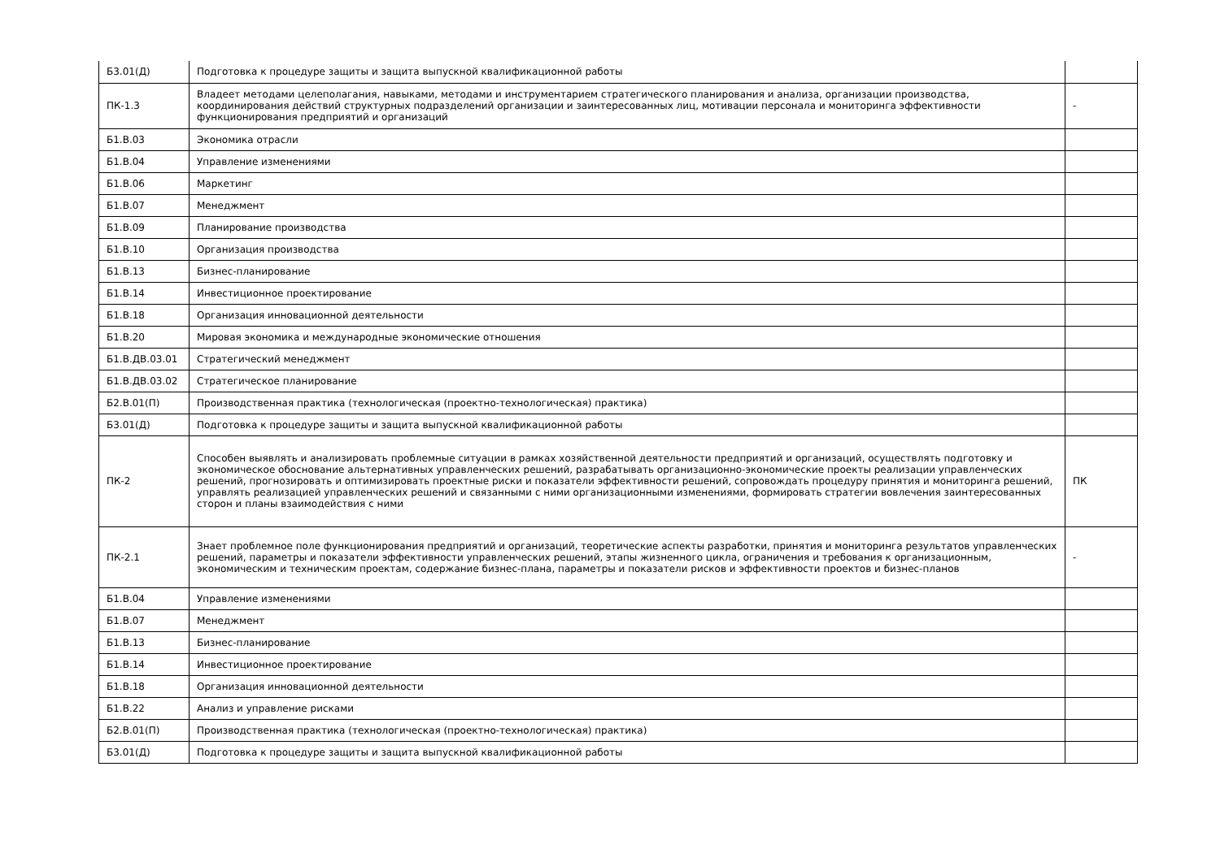| Б3.01(Д) | Подготовка к процедуре защиты и защита выпускной квалификационной работы | |
| ПК-1.3 | Владеет методами целеполагания, навыками, методами и инструментарием стратегического планирования и анализа, организации производства, координирования действий структурных подразделений организации и заинтересованных лиц, мотивации персонала и мониторинга эффективности функционирования предприятий и организаций | - |
| Б1.В.03 | Экономика отрасли | |
| Б1.В.04 | Управление изменениями | |
| Б1.В.06 | Маркетинг | |
| Б1.В.07 | Менеджмент | |
| Б1.В.09 | Планирование производства | |
| Б1.В.10 | Организация производства | |
| Б1.В.13 | Бизнес-планирование | |
| Б1.В.14 | Инвестиционное проектирование | |
| Б1.В.18 | Организация инновационной деятельности | |
| Б1.В.20 | Мировая экономика и международные экономические отношения | |
| Б1.В.ДВ.03.01 | Стратегический менеджмент | |
| Б1.В.ДВ.03.02 | Стратегическое планирование | |
| Б2.В.01(П) | Производственная практика (технологическая (проектно-технологическая) практика) | |
| Б3.01(Д) | Подготовка к процедуре защиты и защита выпускной квалификационной работы | |
| ПК-2 | Способен выявлять и анализировать проблемные ситуации в рамках хозяйственной деятельности предприятий и организаций, осуществлять подготовку и экономическое обоснование альтернативных управленческих решений, разрабатывать организационно-экономические проекты реализации управленческих решений, прогнозировать и оптимизировать проектные риски и показатели эффективности решений, сопровождать процедуру принятия и мониторинга решений, управлять реализацией управленческих решений и связанными с ними организационными изменениями, формировать стратегии вовлечения заинтересованных сторон и планы взаимодействия с ними | ПК |
| ПК-2.1 | Знает проблемное поле функционирования предприятий и организаций, теоретические аспекты разработки, принятия и мониторинга результатов управленческих решений, параметры и показатели эффективности управленческих решений, этапы жизненного цикла, ограничения и требования к организационным, экономическим и техническим проектам, содержание бизнес-плана, параметры и показатели рисков и эффективности проектов и бизнес-планов | - |
| Б1.В.04 | Управление изменениями | |
| Б1.В.07 | Менеджмент | |
| Б1.В.13 | Бизнес-планирование | |
| Б1.В.14 | Инвестиционное проектирование | |
| Б1.В.18 | Организация инновационной деятельности | |
| Б1.В.22 | Анализ и управление рисками | |
| Б2.В.01(П) | Производственная практика (технологическая (проектно-технологическая) практика) | |
| Б3.01(Д) | Подготовка к процедуре защиты и защита выпускной квалификационной работы | |